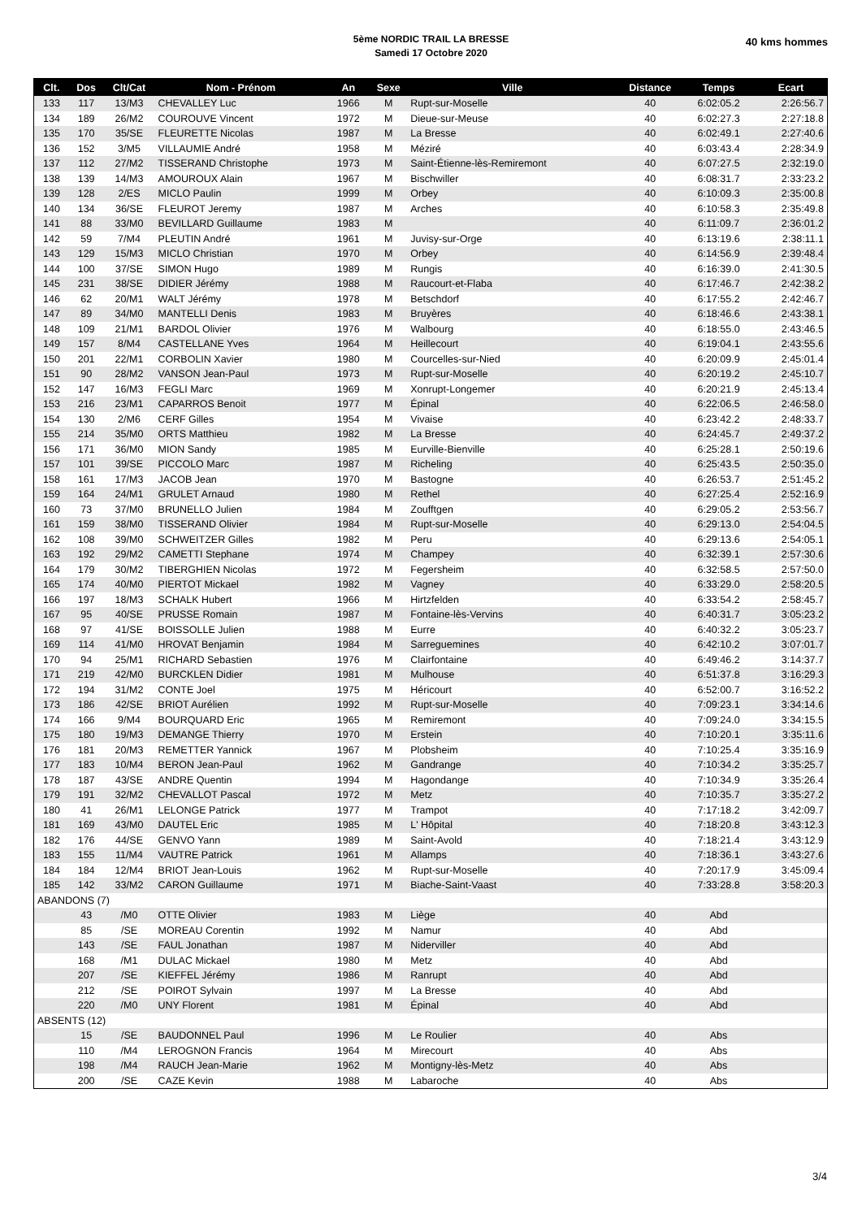5ème NORDIC TRAIL LA BRESSE
Samedi 17 Octobre 2020
40 kms hommes
| Clt. | Dos | Clt/Cat | Nom - Prénom | An | Sexe | Ville | Distance | Temps | Ecart |
| --- | --- | --- | --- | --- | --- | --- | --- | --- | --- |
| 133 | 117 | 13/M3 | CHEVALLEY Luc | 1966 | M | Rupt-sur-Moselle | 40 | 6:02:05.2 | 2:26:56.7 |
| 134 | 189 | 26/M2 | COUROUVE Vincent | 1972 | M | Dieue-sur-Meuse | 40 | 6:02:27.3 | 2:27:18.8 |
| 135 | 170 | 35/SE | FLEURETTE Nicolas | 1987 | M | La Bresse | 40 | 6:02:49.1 | 2:27:40.6 |
| 136 | 152 | 3/M5 | VILLAUMIE André | 1958 | M | Méziré | 40 | 6:03:43.4 | 2:28:34.9 |
| 137 | 112 | 27/M2 | TISSERAND Christophe | 1973 | M | Saint-Étienne-lès-Remiremont | 40 | 6:07:27.5 | 2:32:19.0 |
| 138 | 139 | 14/M3 | AMOUROUX Alain | 1967 | M | Bischwiller | 40 | 6:08:31.7 | 2:33:23.2 |
| 139 | 128 | 2/ES | MICLO Paulin | 1999 | M | Orbey | 40 | 6:10:09.3 | 2:35:00.8 |
| 140 | 134 | 36/SE | FLEUROT Jeremy | 1987 | M | Arches | 40 | 6:10:58.3 | 2:35:49.8 |
| 141 | 88 | 33/M0 | BEVILLARD Guillaume | 1983 | M | | 40 | 6:11:09.7 | 2:36:01.2 |
| 142 | 59 | 7/M4 | PLEUTIN André | 1961 | M | Juvisy-sur-Orge | 40 | 6:13:19.6 | 2:38:11.1 |
| 143 | 129 | 15/M3 | MICLO Christian | 1970 | M | Orbey | 40 | 6:14:56.9 | 2:39:48.4 |
| 144 | 100 | 37/SE | SIMON Hugo | 1989 | M | Rungis | 40 | 6:16:39.0 | 2:41:30.5 |
| 145 | 231 | 38/SE | DIDIER Jérémy | 1988 | M | Raucourt-et-Flaba | 40 | 6:17:46.7 | 2:42:38.2 |
| 146 | 62 | 20/M1 | WALT Jérémy | 1978 | M | Betschdorf | 40 | 6:17:55.2 | 2:42:46.7 |
| 147 | 89 | 34/M0 | MANTELLI Denis | 1983 | M | Bruyères | 40 | 6:18:46.6 | 2:43:38.1 |
| 148 | 109 | 21/M1 | BARDOL Olivier | 1976 | M | Walbourg | 40 | 6:18:55.0 | 2:43:46.5 |
| 149 | 157 | 8/M4 | CASTELLANE Yves | 1964 | M | Heillecourt | 40 | 6:19:04.1 | 2:43:55.6 |
| 150 | 201 | 22/M1 | CORBOLIN Xavier | 1980 | M | Courcelles-sur-Nied | 40 | 6:20:09.9 | 2:45:01.4 |
| 151 | 90 | 28/M2 | VANSON Jean-Paul | 1973 | M | Rupt-sur-Moselle | 40 | 6:20:19.2 | 2:45:10.7 |
| 152 | 147 | 16/M3 | FEGLI Marc | 1969 | M | Xonrupt-Longemer | 40 | 6:20:21.9 | 2:45:13.4 |
| 153 | 216 | 23/M1 | CAPARROS Benoit | 1977 | M | Épinal | 40 | 6:22:06.5 | 2:46:58.0 |
| 154 | 130 | 2/M6 | CERF Gilles | 1954 | M | Vivaise | 40 | 6:23:42.2 | 2:48:33.7 |
| 155 | 214 | 35/M0 | ORTS Matthieu | 1982 | M | La Bresse | 40 | 6:24:45.7 | 2:49:37.2 |
| 156 | 171 | 36/M0 | MION Sandy | 1985 | M | Eurville-Bienville | 40 | 6:25:28.1 | 2:50:19.6 |
| 157 | 101 | 39/SE | PICCOLO Marc | 1987 | M | Richeling | 40 | 6:25:43.5 | 2:50:35.0 |
| 158 | 161 | 17/M3 | JACOB Jean | 1970 | M | Bastogne | 40 | 6:26:53.7 | 2:51:45.2 |
| 159 | 164 | 24/M1 | GRULET Arnaud | 1980 | M | Rethel | 40 | 6:27:25.4 | 2:52:16.9 |
| 160 | 73 | 37/M0 | BRUNELLO Julien | 1984 | M | Zoufftgen | 40 | 6:29:05.2 | 2:53:56.7 |
| 161 | 159 | 38/M0 | TISSERAND Olivier | 1984 | M | Rupt-sur-Moselle | 40 | 6:29:13.0 | 2:54:04.5 |
| 162 | 108 | 39/M0 | SCHWEITZER Gilles | 1982 | M | Peru | 40 | 6:29:13.6 | 2:54:05.1 |
| 163 | 192 | 29/M2 | CAMETTI Stephane | 1974 | M | Champey | 40 | 6:32:39.1 | 2:57:30.6 |
| 164 | 179 | 30/M2 | TIBERGHIEN Nicolas | 1972 | M | Fegersheim | 40 | 6:32:58.5 | 2:57:50.0 |
| 165 | 174 | 40/M0 | PIERTOT Mickael | 1982 | M | Vagney | 40 | 6:33:29.0 | 2:58:20.5 |
| 166 | 197 | 18/M3 | SCHALK Hubert | 1966 | M | Hirtzfelden | 40 | 6:33:54.2 | 2:58:45.7 |
| 167 | 95 | 40/SE | PRUSSE Romain | 1987 | M | Fontaine-lès-Vervins | 40 | 6:40:31.7 | 3:05:23.2 |
| 168 | 97 | 41/SE | BOISSOLLE Julien | 1988 | M | Eurre | 40 | 6:40:32.2 | 3:05:23.7 |
| 169 | 114 | 41/M0 | HROVAT Benjamin | 1984 | M | Sarreguemines | 40 | 6:42:10.2 | 3:07:01.7 |
| 170 | 94 | 25/M1 | RICHARD Sebastien | 1976 | M | Clairfontaine | 40 | 6:49:46.2 | 3:14:37.7 |
| 171 | 219 | 42/M0 | BURCKLEN Didier | 1981 | M | Mulhouse | 40 | 6:51:37.8 | 3:16:29.3 |
| 172 | 194 | 31/M2 | CONTE Joel | 1975 | M | Héricourt | 40 | 6:52:00.7 | 3:16:52.2 |
| 173 | 186 | 42/SE | BRIOT Aurélien | 1992 | M | Rupt-sur-Moselle | 40 | 7:09:23.1 | 3:34:14.6 |
| 174 | 166 | 9/M4 | BOURQUARD Eric | 1965 | M | Remiremont | 40 | 7:09:24.0 | 3:34:15.5 |
| 175 | 180 | 19/M3 | DEMANGE Thierry | 1970 | M | Erstein | 40 | 7:10:20.1 | 3:35:11.6 |
| 176 | 181 | 20/M3 | REMETTER Yannick | 1967 | M | Plobsheim | 40 | 7:10:25.4 | 3:35:16.9 |
| 177 | 183 | 10/M4 | BERON Jean-Paul | 1962 | M | Gandrange | 40 | 7:10:34.2 | 3:35:25.7 |
| 178 | 187 | 43/SE | ANDRE Quentin | 1994 | M | Hagondange | 40 | 7:10:34.9 | 3:35:26.4 |
| 179 | 191 | 32/M2 | CHEVALLOT Pascal | 1972 | M | Metz | 40 | 7:10:35.7 | 3:35:27.2 |
| 180 | 41 | 26/M1 | LELONGE Patrick | 1977 | M | Trampot | 40 | 7:17:18.2 | 3:42:09.7 |
| 181 | 169 | 43/M0 | DAUTEL Eric | 1985 | M | L' Hôpital | 40 | 7:18:20.8 | 3:43:12.3 |
| 182 | 176 | 44/SE | GENVO Yann | 1989 | M | Saint-Avold | 40 | 7:18:21.4 | 3:43:12.9 |
| 183 | 155 | 11/M4 | VAUTRE Patrick | 1961 | M | Allamps | 40 | 7:18:36.1 | 3:43:27.6 |
| 184 | 184 | 12/M4 | BRIOT Jean-Louis | 1962 | M | Rupt-sur-Moselle | 40 | 7:20:17.9 | 3:45:09.4 |
| 185 | 142 | 33/M2 | CARON Guillaume | 1971 | M | Biache-Saint-Vaast | 40 | 7:33:28.8 | 3:58:20.3 |
| ABANDONS (7) | | | | | | | | | |
| | 43 | /M0 | OTTE Olivier | 1983 | M | Liège | 40 | Abd | |
| | 85 | /SE | MOREAU Corentin | 1992 | M | Namur | 40 | Abd | |
| | 143 | /SE | FAUL Jonathan | 1987 | M | Niderviller | 40 | Abd | |
| | 168 | /M1 | DULAC Mickael | 1980 | M | Metz | 40 | Abd | |
| | 207 | /SE | KIEFFEL Jérémy | 1986 | M | Ranrupt | 40 | Abd | |
| | 212 | /SE | POIROT Sylvain | 1997 | M | La Bresse | 40 | Abd | |
| | 220 | /M0 | UNY Florent | 1981 | M | Épinal | 40 | Abd | |
| ABSENTS (12) | | | | | | | | | |
| | 15 | /SE | BAUDONNEL Paul | 1996 | M | Le Roulier | 40 | Abs | |
| | 110 | /M4 | LEROGNON Francis | 1964 | M | Mirecourt | 40 | Abs | |
| | 198 | /M4 | RAUCH Jean-Marie | 1962 | M | Montigny-lès-Metz | 40 | Abs | |
| | 200 | /SE | CAZE Kevin | 1988 | M | Labaroche | 40 | Abs | |
3/4